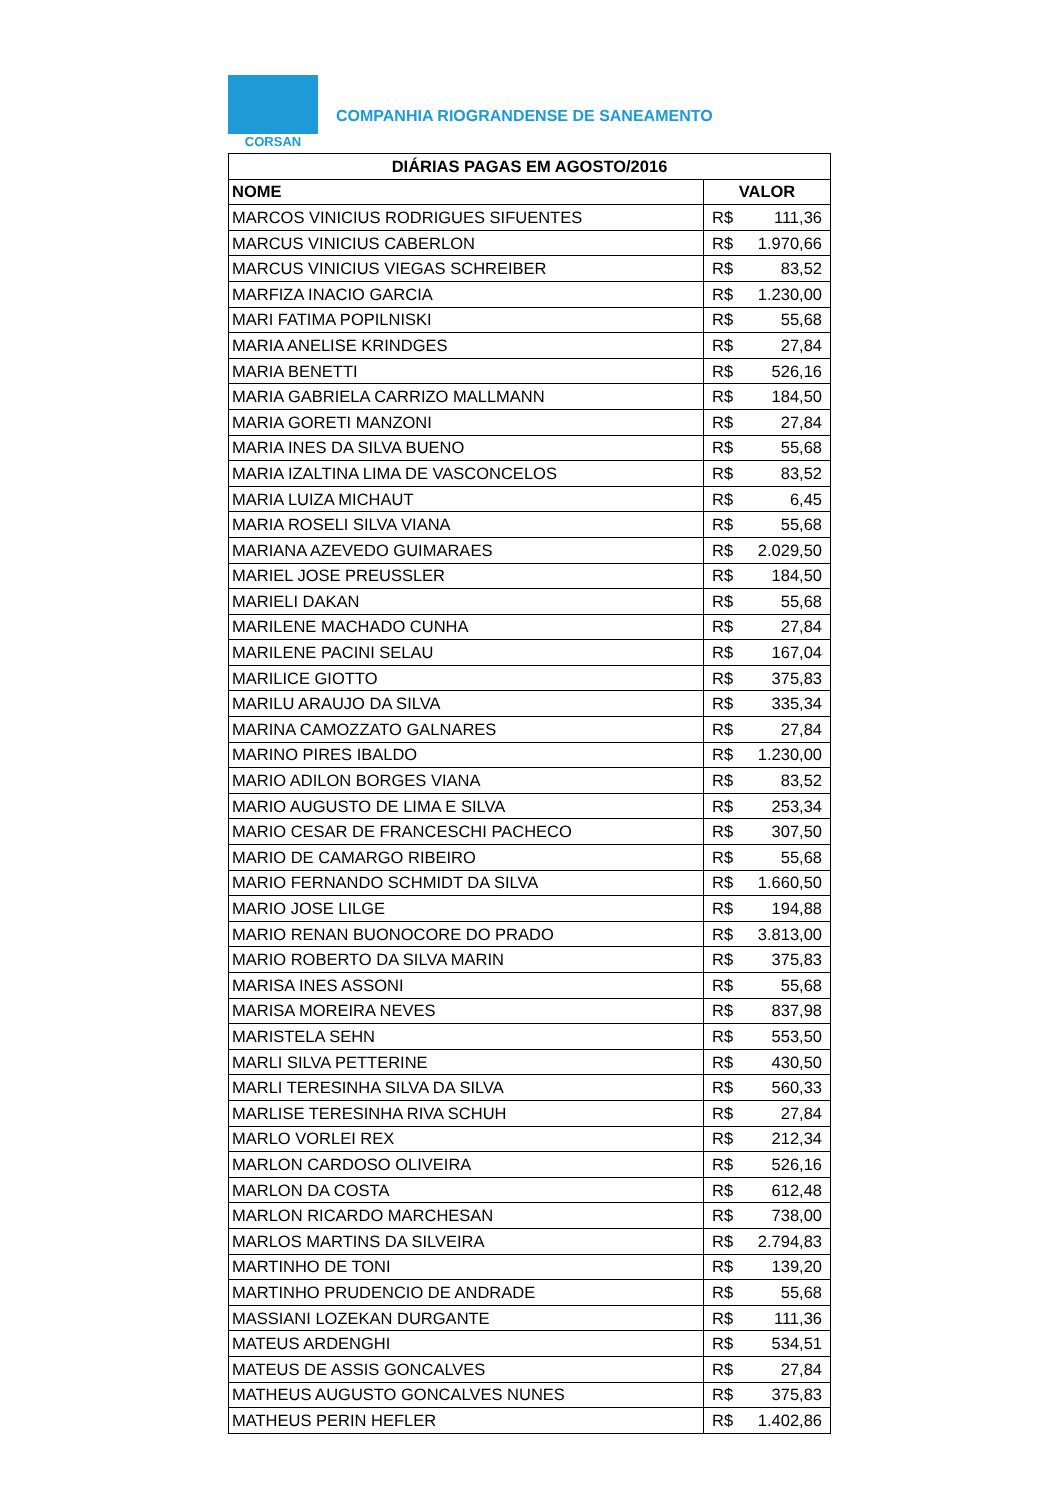CORSAN
COMPANHIA RIOGRANDENSE DE SANEAMENTO
| DIÁRIAS PAGAS EM AGOSTO/2016 | |
| --- | --- |
| NOME | VALOR |
| MARCOS VINICIUS RODRIGUES SIFUENTES | R$ 111,36 |
| MARCUS VINICIUS CABERLON | R$ 1.970,66 |
| MARCUS VINICIUS VIEGAS SCHREIBER | R$ 83,52 |
| MARFIZA INACIO GARCIA | R$ 1.230,00 |
| MARI FATIMA POPILNISKI | R$ 55,68 |
| MARIA ANELISE KRINDGES | R$ 27,84 |
| MARIA BENETTI | R$ 526,16 |
| MARIA GABRIELA CARRIZO MALLMANN | R$ 184,50 |
| MARIA GORETI MANZONI | R$ 27,84 |
| MARIA INES DA SILVA BUENO | R$ 55,68 |
| MARIA IZALTINA LIMA DE VASCONCELOS | R$ 83,52 |
| MARIA LUIZA MICHAUT | R$ 6,45 |
| MARIA ROSELI SILVA VIANA | R$ 55,68 |
| MARIANA AZEVEDO GUIMARAES | R$ 2.029,50 |
| MARIEL JOSE PREUSSLER | R$ 184,50 |
| MARIELI DAKAN | R$ 55,68 |
| MARILENE MACHADO CUNHA | R$ 27,84 |
| MARILENE PACINI SELAU | R$ 167,04 |
| MARILICE GIOTTO | R$ 375,83 |
| MARILU ARAUJO DA SILVA | R$ 335,34 |
| MARINA CAMOZZATO GALNARES | R$ 27,84 |
| MARINO PIRES IBALDO | R$ 1.230,00 |
| MARIO ADILON BORGES VIANA | R$ 83,52 |
| MARIO AUGUSTO DE LIMA E SILVA | R$ 253,34 |
| MARIO CESAR DE FRANCESCHI PACHECO | R$ 307,50 |
| MARIO DE CAMARGO RIBEIRO | R$ 55,68 |
| MARIO FERNANDO SCHMIDT DA SILVA | R$ 1.660,50 |
| MARIO JOSE LILGE | R$ 194,88 |
| MARIO RENAN BUONOCORE DO PRADO | R$ 3.813,00 |
| MARIO ROBERTO DA SILVA MARIN | R$ 375,83 |
| MARISA INES ASSONI | R$ 55,68 |
| MARISA MOREIRA NEVES | R$ 837,98 |
| MARISTELA SEHN | R$ 553,50 |
| MARLI SILVA PETTERINE | R$ 430,50 |
| MARLI TERESINHA SILVA DA SILVA | R$ 560,33 |
| MARLISE TERESINHA RIVA SCHUH | R$ 27,84 |
| MARLO VORLEI REX | R$ 212,34 |
| MARLON CARDOSO OLIVEIRA | R$ 526,16 |
| MARLON DA COSTA | R$ 612,48 |
| MARLON RICARDO MARCHESAN | R$ 738,00 |
| MARLOS MARTINS DA SILVEIRA | R$ 2.794,83 |
| MARTINHO DE TONI | R$ 139,20 |
| MARTINHO PRUDENCIO DE ANDRADE | R$ 55,68 |
| MASSIANI LOZEKAN DURGANTE | R$ 111,36 |
| MATEUS ARDENGHI | R$ 534,51 |
| MATEUS DE ASSIS GONCALVES | R$ 27,84 |
| MATHEUS AUGUSTO GONCALVES NUNES | R$ 375,83 |
| MATHEUS PERIN HEFLER | R$ 1.402,86 |